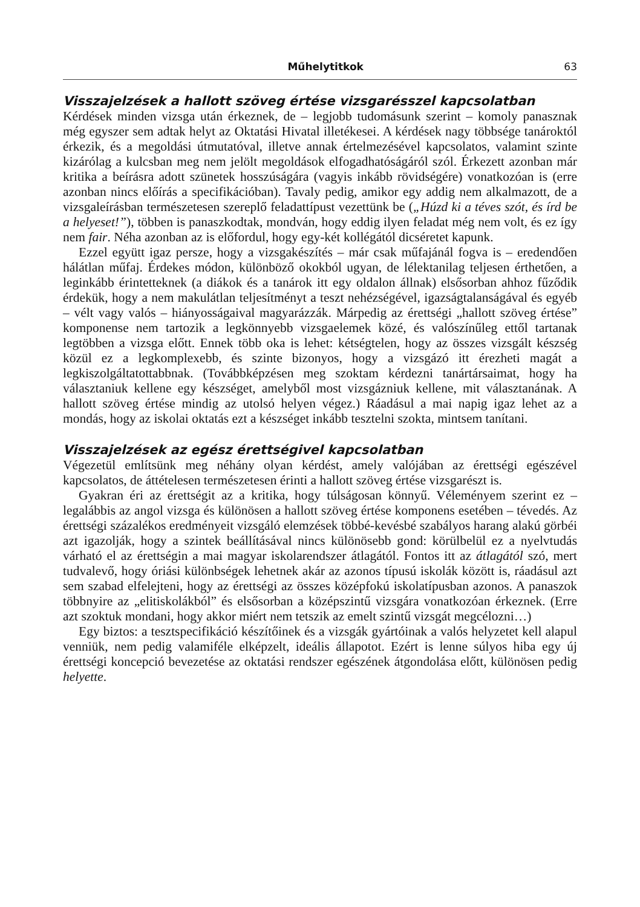Műhelytitkok 63
Visszajelzések a hallott szöveg értése vizsgarésszel kapcsolatban
Kérdések minden vizsga után érkeznek, de – legjobb tudomásunk szerint – komoly panasznak még egyszer sem adtak helyt az Oktatási Hivatal illetékesei. A kérdések nagy többsége tanároktól érkezik, és a megoldási útmutatóval, illetve annak értelmezésével kapcsolatos, valamint szinte kizárólag a kulcsban meg nem jelölt megoldások elfogadhatóságáról szól. Érkezett azonban már kritika a beírásra adott szünetek hosszúságára (vagyis inkább rövidségére) vonatkozóan is (erre azonban nincs előírás a specifikációban). Tavaly pedig, amikor egy addig nem alkalmazott, de a vizsgaleírásban természetesen szereplő feladattípust vezettünk be („Húzd ki a téves szót, és írd be a helyeset!”), többen is panaszkodtak, mondván, hogy eddig ilyen feladat még nem volt, és ez így nem fair. Néha azonban az is előfordul, hogy egy-két kollégától dicséretet kapunk.
Ezzel együtt igaz persze, hogy a vizsgakészítés – már csak műfajánál fogva is – eredendően hálátlan műfaj. Érdekes módon, különböző okokból ugyan, de lélektanilag teljesen érthetően, a leginkább érintetteknek (a diákok és a tanárok itt egy oldalon állnak) elsősorban ahhoz fűződik érdekük, hogy a nem makulátlan teljesítményt a teszt nehézségével, igazságtalanságával és egyéb – vélt vagy valós – hiányosságaival magyarázzák. Márpedig az érettségi „hallott szöveg értése” komponense nem tartozik a legkönnyebb vizsgaelemek közé, és valószínűleg ettől tartanak legtöbben a vizsga előtt. Ennek több oka is lehet: kétségtelen, hogy az összes vizsgált készség közül ez a legkomplexebb, és szinte bizonyos, hogy a vizsgázó itt érezheti magát a legkiszolgáltatottabbnak. (Továbbképzésen meg szoktam kérdezni tanártársaimat, hogy ha választaniuk kellene egy készséget, amelyből most vizsgázniuk kellene, mit választanának. A hallott szöveg értése mindig az utolsó helyen végez.) Ráadásul a mai napig igaz lehet az a mondás, hogy az iskolai oktatás ezt a készséget inkább tesztelni szokta, mintsem tanítani.
Visszajelzések az egész érettségivel kapcsolatban
Végezetül említsünk meg néhány olyan kérdést, amely valójában az érettségi egészével kapcsolatos, de áttételesen természetesen érinti a hallott szöveg értése vizsgarészt is.
Gyakran éri az érettségit az a kritika, hogy túlságosan könnyű. Véleményem szerint ez – legalábbis az angol vizsga és különösen a hallott szöveg értése komponens esetében – tévedés. Az érettségi százalékos eredményeit vizsgáló elemzések többé-kevésbé szabályos harang alakú görbéi azt igazolják, hogy a szintek beállításával nincs különösebb gond: körülbelül ez a nyelvtudás várható el az érettségin a mai magyar iskolarendszer átlagától. Fontos itt az átlagától szó, mert tudvalevő, hogy óriási különbségek lehetnek akár az azonos típusú iskolák között is, ráadásul azt sem szabad elfelejteni, hogy az érettségi az összes középfokú iskolatípusban azonos. A panaszok többnyire az „elitiskolákból” és elsősorban a középszintű vizsgára vonatkozóan érkeznek. (Erre azt szoktuk mondani, hogy akkor miért nem tetszik az emelt szintű vizsgát megcélozni…)
Egy biztos: a tesztspecifikáció készítőinek és a vizsgák gyártóinak a valós helyzetet kell alapul venniük, nem pedig valamiféle elképzelt, ideális állapotot. Ezért is lenne súlyos hiba egy új érettségi koncepció bevezetése az oktatási rendszer egészének átgondolása előtt, különösen pedig helyette.